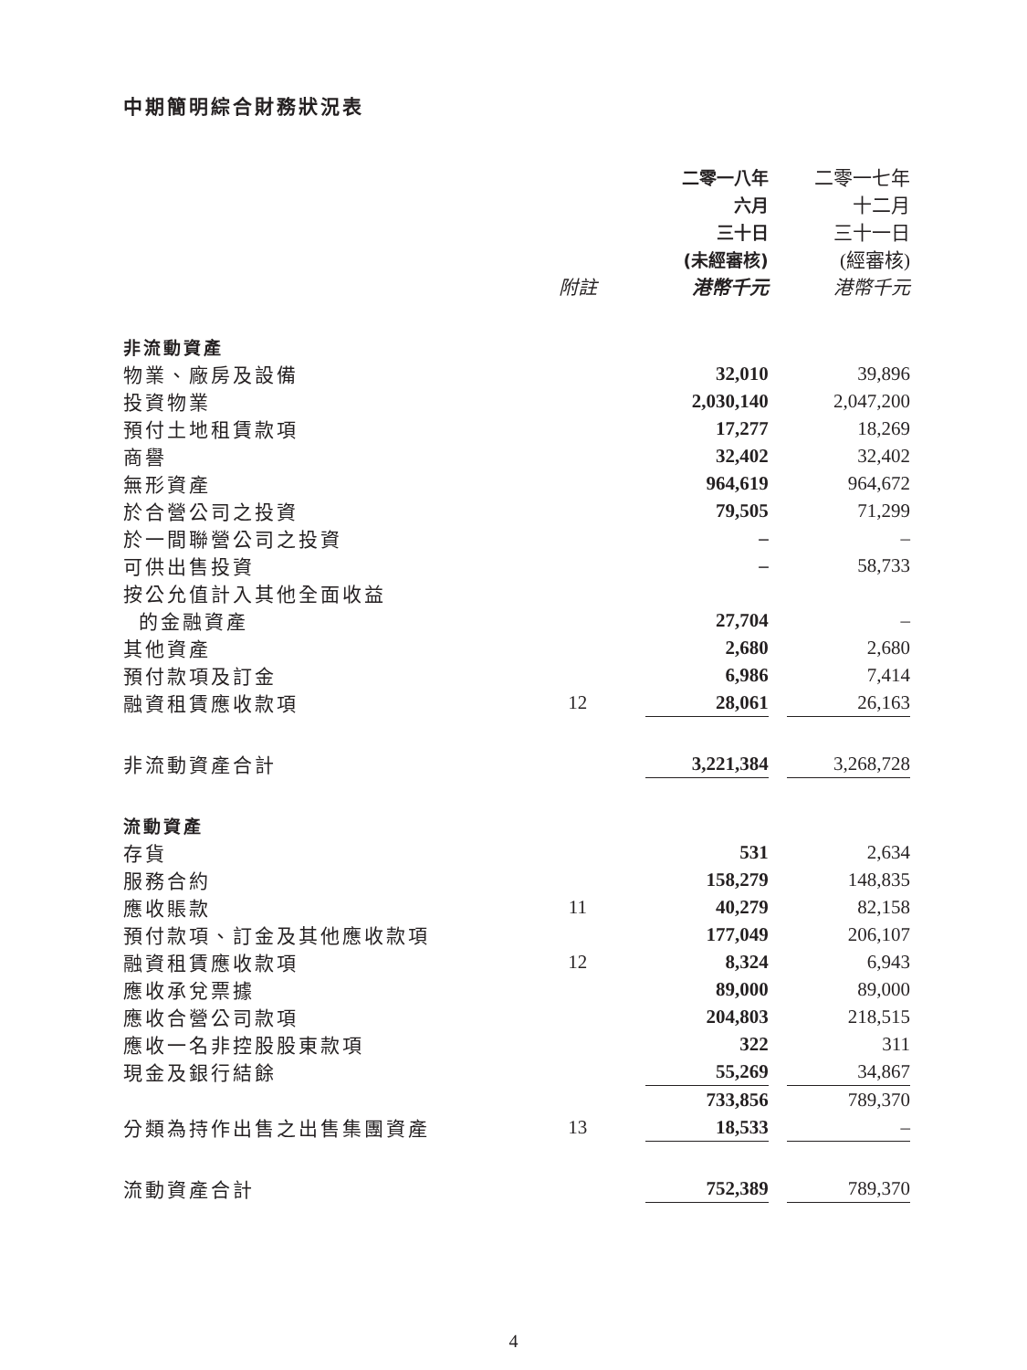中期簡明綜合財務狀況表
| | | 二零一八年 | | 二零一七年 |
| | | 六月 | | 十二月 |
| | | 三十日 | | 三十一日 |
| | | (未經審核) | | (經審核) |
| | 附註 | 港幣千元 | | 港幣千元 |
| 非流動資產 | | | | |
| 物業、廠房及設備 | | 32,010 | | 39,896 |
| 投資物業 | | 2,030,140 | | 2,047,200 |
| 預付土地租賃款項 | | 17,277 | | 18,269 |
| 商譽 | | 32,402 | | 32,402 |
| 無形資產 | | 964,619 | | 964,672 |
| 於合營公司之投資 | | 79,505 | | 71,299 |
| 於一間聯營公司之投資 | | – | | – |
| 可供出售投資 | | – | | 58,733 |
| 按公允值計入其他全面收益 | | | | |
| 的金融資產 | | 27,704 | | – |
| 其他資產 | | 2,680 | | 2,680 |
| 預付款項及訂金 | | 6,986 | | 7,414 |
| 融資租賃應收款項 | 12 | 28,061 | | 26,163 |
| 非流動資產合計 | | 3,221,384 | | 3,268,728 |
| 流動資產 | | | | |
| 存貨 | | 531 | | 2,634 |
| 服務合約 | | 158,279 | | 148,835 |
| 應收賬款 | 11 | 40,279 | | 82,158 |
| 預付款項、訂金及其他應收款項 | | 177,049 | | 206,107 |
| 融資租賃應收款項 | 12 | 8,324 | | 6,943 |
| 應收承兌票據 | | 89,000 | | 89,000 |
| 應收合營公司款項 | | 204,803 | | 218,515 |
| 應收一名非控股股東款項 | | 322 | | 311 |
| 現金及銀行結餘 | | 55,269 | | 34,867 |
| | | 733,856 | | 789,370 |
| 分類為持作出售之出售集團資產 | 13 | 18,533 | | – |
| 流動資產合計 | | 752,389 | | 789,370 |
4